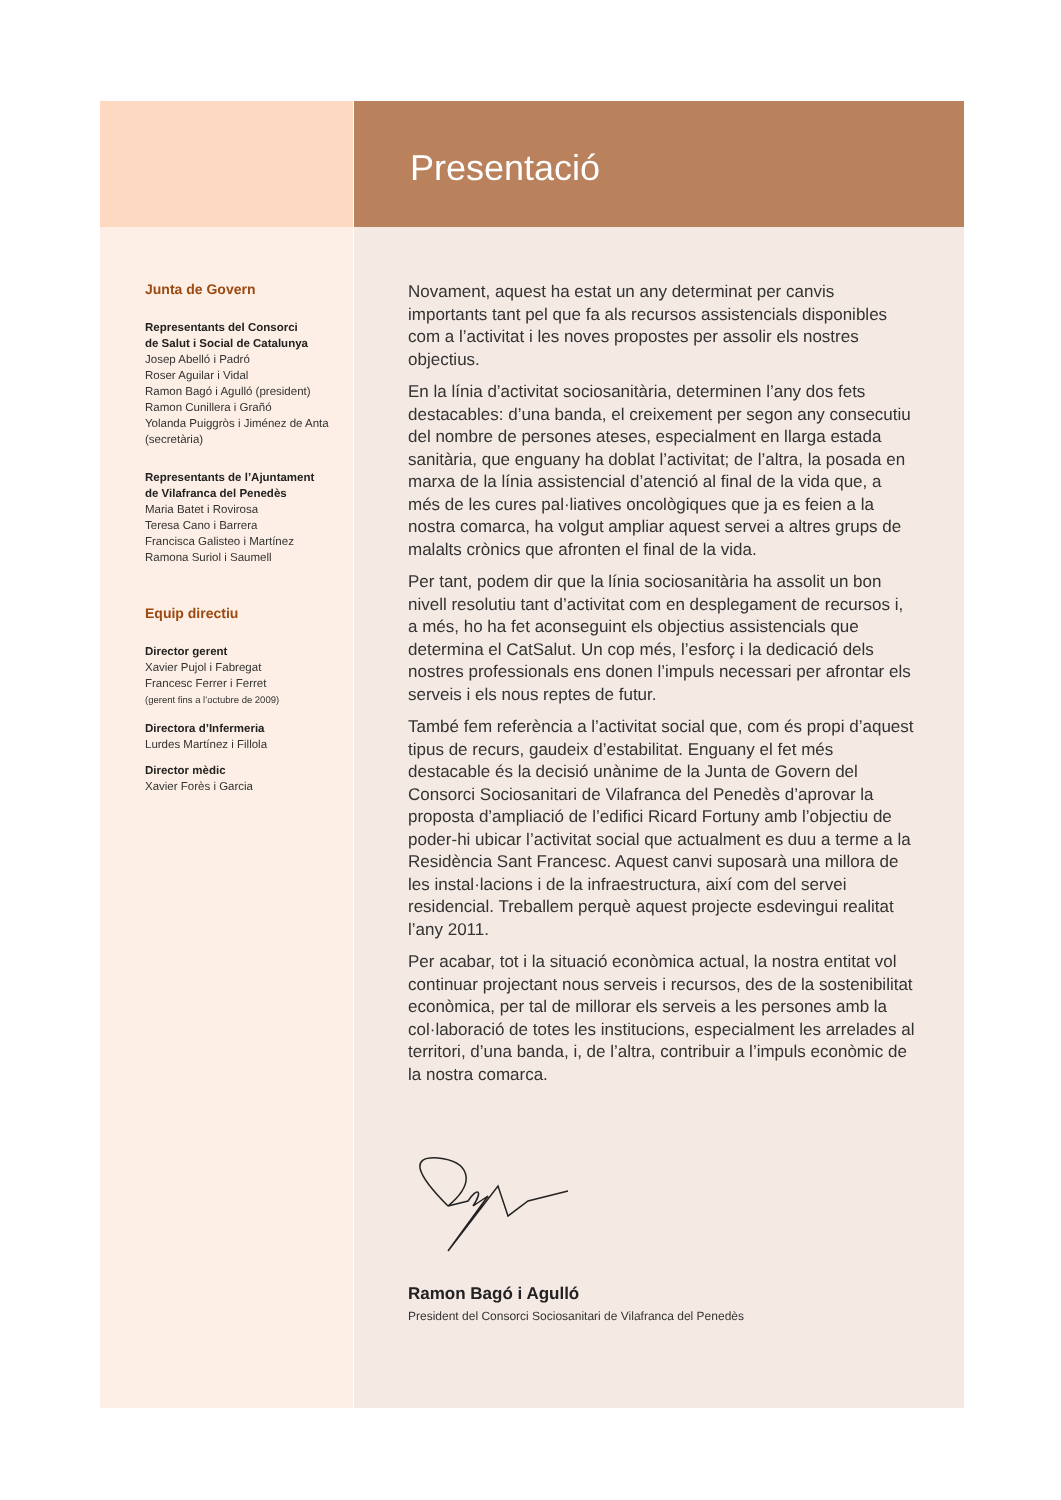Junta de Govern
Representants del Consorci
de Salut i Social de Catalunya
Josep Abelló i Padró
Roser Aguilar i Vidal
Ramon Bagó i Agulló (president)
Ramon Cunillera i Grañó
Yolanda Puiggròs i Jiménez de Anta (secretària)
Representants de l’Ajuntament
de Vilafranca del Penedès
Maria Batet i Rovirosa
Teresa Cano i Barrera
Francisca Galisteo i Martínez
Ramona Suriol i Saumell
Equip directiu
Director gerent
Xavier Pujol i Fabregat
Francesc Ferrer i Ferret
(gerent fins a l’octubre de 2009)
Directora d’Infermeria
Lurdes Martínez i Fillola
Director mèdic
Xavier Forès i Garcia
Presentació
Novament, aquest ha estat un any determinat per canvis importants tant pel que fa als recursos assistencials disponibles com a l’activitat i les noves propostes per assolir els nostres objectius.
En la línia d’activitat sociosanitària, determinen l’any dos fets destacables: d’una banda, el creixement per segon any consecutiu del nombre de persones ateses, especialment en llarga estada sanitària, que enguany ha doblat l’activitat; de l’altra, la posada en marxa de la línia assistencial d’atenció al final de la vida que, a més de les cures pal·liatives oncològiques que ja es feien a la nostra comarca, ha volgut ampliar aquest servei a altres grups de malalts crònics que afronten el final de la vida.
Per tant, podem dir que la línia sociosanitària ha assolit un bon nivell resolutiu tant d’activitat com en desplegament de recursos i, a més, ho ha fet aconseguint els objectius assistencials que determina el CatSalut. Un cop més, l’esforç i la dedicació dels nostres professionals ens donen l’impuls necessari per afrontar els serveis i els nous reptes de futur.
També fem referència a l’activitat social que, com és propi d’aquest tipus de recurs, gaudeix d’estabilitat. Enguany el fet més destacable és la decisió unànime de la Junta de Govern del Consorci Sociosanitari de Vilafranca del Penedès d’aprovar la proposta d’ampliació de l’edifici Ricard Fortuny amb l’objectiu de poder-hi ubicar l’activitat social que actualment es duu a terme a la Residència Sant Francesc. Aquest canvi suposarà una millora de les instal·lacions i de la infraestructura, així com del servei residencial. Treballem perquè aquest projecte esdevingui realitat l’any 2011.
Per acabar, tot i la situació econòmica actual, la nostra entitat vol continuar projectant nous serveis i recursos, des de la sostenibilitat econòmica, per tal de millorar els serveis a les persones amb la col·laboració de totes les institucions, especialment les arrelades al territori, d’una banda, i, de l’altra, contribuir a l’impuls econòmic de la nostra comarca.
Ramon Bagó i Agulló
President del Consorci Sociosanitari de Vilafranca del Penedès